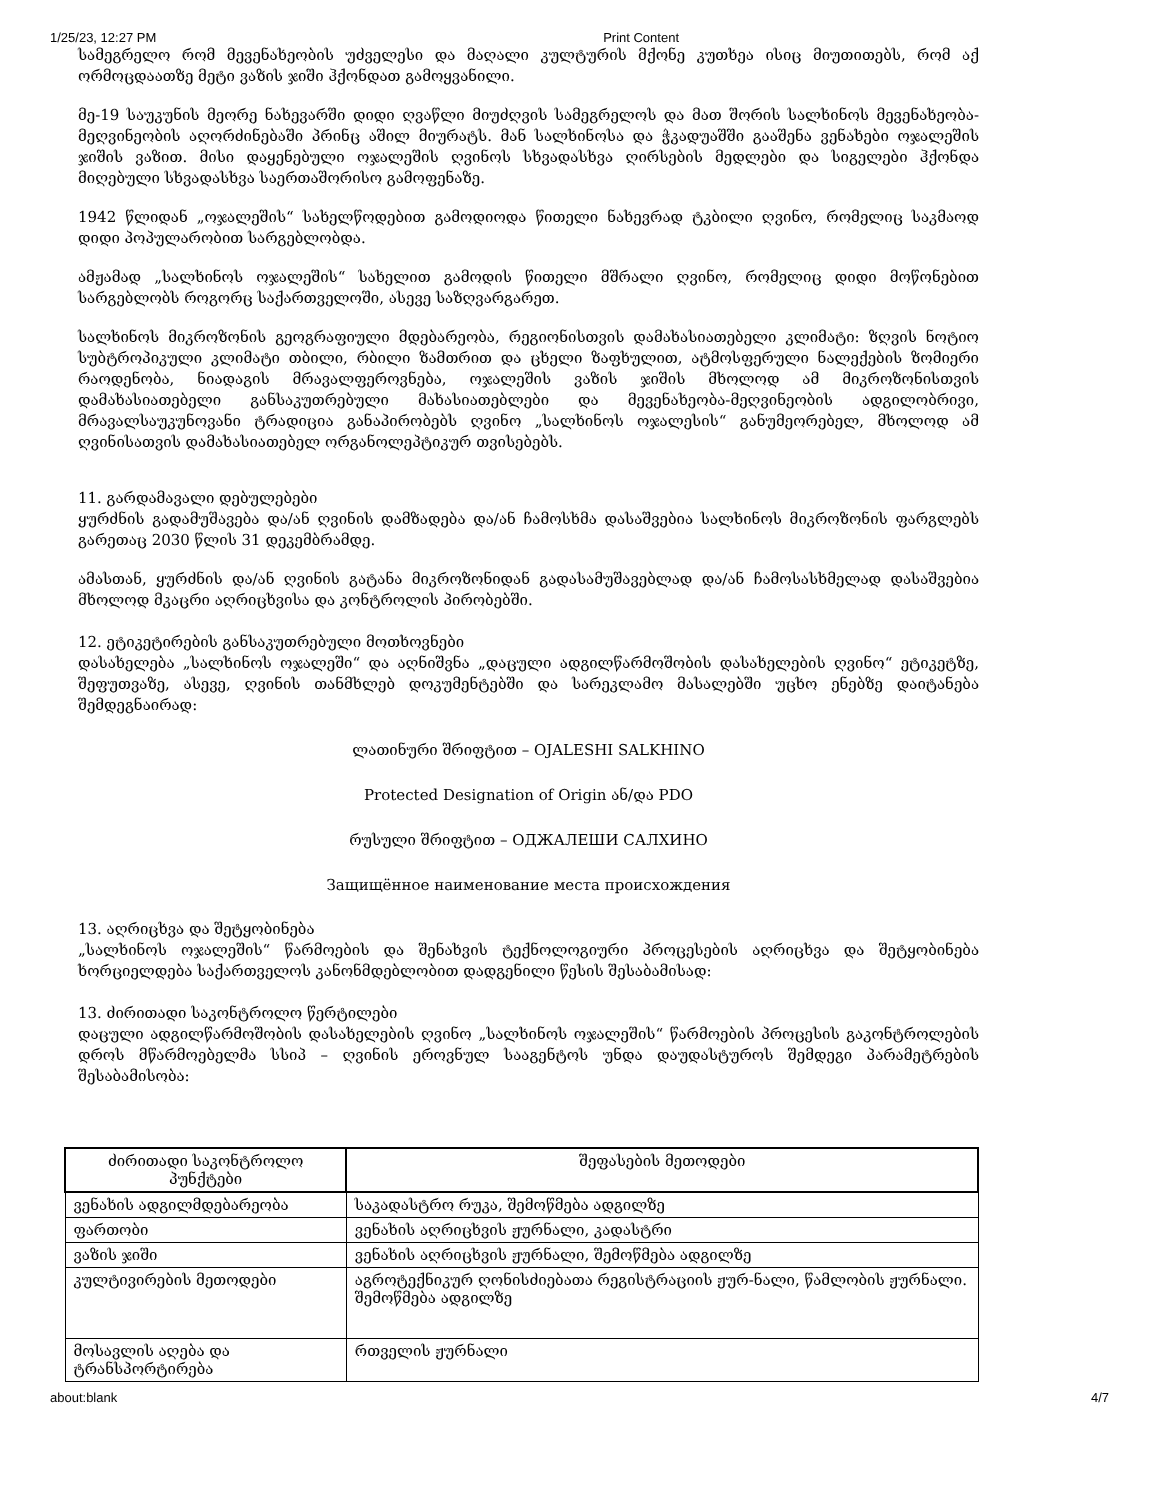1/25/23, 12:27 PM Print Content
სამეგრელო რომ მევენახეობის უძველესი და მაღალი კულტურის მქონე კუთხეა ისიც მიუთითებს, რომ აქ ორმოცდაათზე მეტი ვაზის ჯიში ჰქონდათ გამოყვანილი.
მე-19 საუკუნის მეორე ნახევარში დიდი ღვაწლი მიუძღვის სამეგრელოს და მათ შორის სალხინოს მევენახეობა-მეღვინეობის აღორძინებაში პრინც აშილ მიურატს. მან სალხინოსა და ჭკადუაშში გააშენა ვენახები ოჯალეშის ჯიშის ვაზით. მისი დაყენებული ოჯალეშის ღვინოს სხვადასხვა ღირსების მედლები და სიგელები ჰქონდა მიღებული სხვადასხვა საერთაშორისო გამოფენაზე.
1942 წლიდან „ოჯალეშის“ სახელწოდებით გამოდიოდა წითელი ნახევრად ტკბილი ღვინო, რომელიც საკმაოდ დიდი პოპულარობით სარგებლობდა.
ამჟამად „სალხინოს ოჯალეშის“ სახელით გამოდის წითელი მშრალი ღვინო, რომელიც დიდი მოწონებით სარგებლობს როგორც საქართველოში, ასევე საზღვარგარეთ.
სალხინოს მიკროზონის გეოგრაფიული მდებარეობა, რეგიონისთვის დამახასიათებელი კლიმატი: ზღვის ნოტიო სუბტროპიკული კლიმატი თბილი, რბილი ზამთრით და ცხელი ზაფხულით, ატმოსფერული ნალექების ზომიერი რაოდენობა, ნიადაგის მრავალფეროვნება, ოჯალეშის ვაზის ჯიშის მხოლოდ ამ მიკროზონისთვის დამახასიათებელი განსაკუთრებული მახასიათებლები და მევენახეობა-მეღვინეობის ადგილობრივი, მრავალსაუკუნოვანი ტრადიცია განაპირობებს ღვინო „სალხინოს ოჯალესის“ განუმეორებელ, მხოლოდ ამ ღვინისათვის დამახასიათებელ ორგანოლეპტიკურ თვისებებს.
11. გარდამავალი დებულებები
ყურძნის გადამუშავება და/ან ღვინის დამზადება და/ან ჩამოსხმა დასაშვებია სალხინოს მიკროზონის ფარგლებს გარეთაც 2030 წლის 31 დეკემბრამდე.
ამასთან, ყურძნის და/ან ღვინის გატანა მიკროზონიდან გადასამუშავებლად და/ან ჩამოსასხმელად დასაშვებია მხოლოდ მკაცრი აღრიცხვისა და კონტროლის პირობებში.
12. ეტიკეტირების განსაკუთრებული მოთხოვნები
დასახელება „სალხინოს ოჯალეში“ და აღნიშვნა „დაცული ადგილწარმოშობის დასახელების ღვინო“ ეტიკეტზე, შეფუთვაზე, ასევე, ღვინის თანმხლებ დოკუმენტებში და სარეკლამო მასალებში უცხო ენებზე დაიტანება შემდეგნაირად:
ლათინური შრიფტით – OJALESHI SALKHINO
Protected Designation of Origin ან/და PDO
რუსული შრიფტით – ОДЖАЛЕШИ САЛХИНО
Защищённое наименование места происхождения
13. აღრიცხვა და შეტყობინება
„სალხინოს ოჯალეშის“ წარმოების და შენახვის ტექნოლოგიური პროცესების აღრიცხვა და შეტყობინება ხორციელდება საქართველოს კანონმდებლობით დადგენილი წესის შესაბამისად:
13. ძირითადი საკონტროლო წერტილები
დაცული ადგილწარმოშობის დასახელების ღვინო „სალხინოს ოჯალეშის“ წარმოების პროცესის გაკონტროლების დროს მწარმოებელმა სსიპ – ღვინის ეროვნულ სააგენტოს უნდა დაუდასტუროს შემდეგი პარამეტრების შესაბამისობა:
| ძირითადი საკონტროლო პუნქტები | შეფასების მეთოდები |
| --- | --- |
| ვენახის ადგილმდებარეობა | საკადასტრო რუკა, შემოწმება ადგილზე |
| ფართობი | ვენახის აღრიცხვის ჟურნალი, კადასტრი |
| ვაზის ჯიში | ვენახის აღრიცხვის ჟურნალი, შემოწმება ადგილზე |
| კულტივირების მეთოდები | აგროტექნიკურ ღონისძიებათა რეგისტრაციის ჟურ-ნალი, წამლობის ჟურნალი. შემოწმება ადგილზე |
| მოსავლის აღება და ტრანსპორტირება | რთველის ჟურნალი |
about:blank 4/7